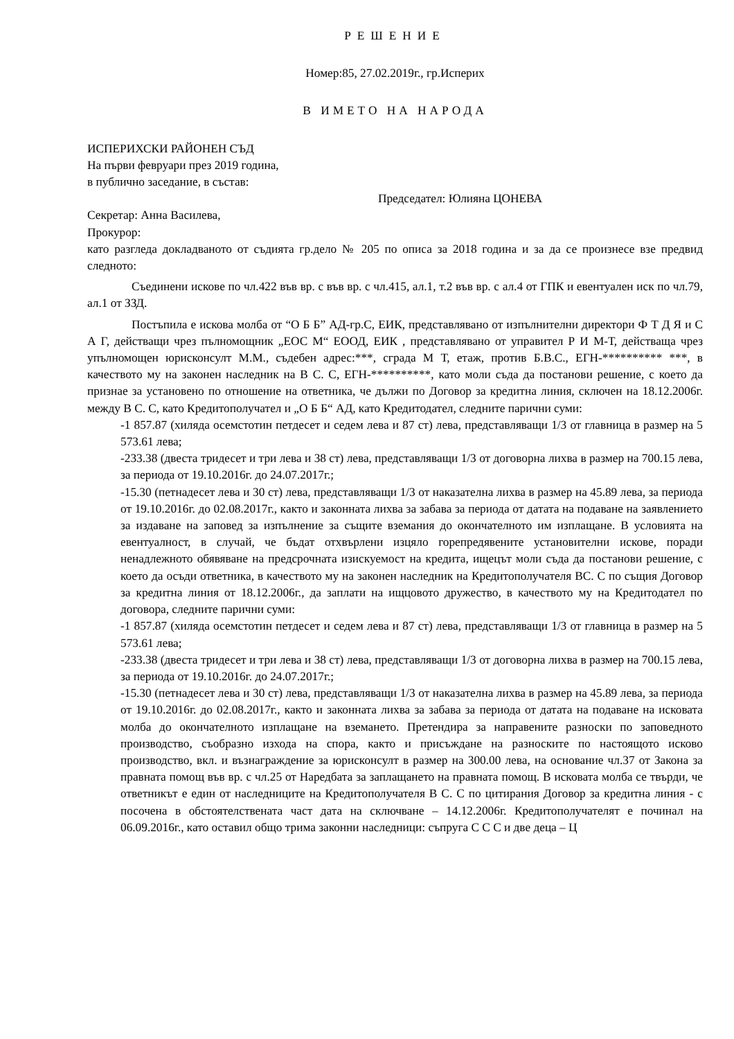РЕШЕНИЕ
Номер:85, 27.02.2019г., гр.Исперих
В ИМЕТО НА НАРОДА
ИСПЕРИХСКИ РАЙОНЕН СЪД
На първи февруари през 2019 година,
в публично заседание, в състав:
Председател: Юлияна ЦОНЕВА
Секретар: Анна Василева,
Прокурор:
като разгледа докладваното от съдията гр.дело № 205 по описа за 2018 година и за да се произнесе взе предвид следното:
Съединени искове по чл.422 във вр. с във вр. с чл.415, ал.1, т.2 във вр. с ал.4 от ГПК и евентуален иск по чл.79, ал.1 от ЗЗД.
Постъпила е искова молба от “О Б Б” АД-гр.С, ЕИК, представлявано от изпълнителни директори Ф Т Д Я и С А Г, действащи чрез пълномощник „ЕОС М“ ЕООД, ЕИК , представлявано от управител Р И М-Т, действаща чрез упълномощен юрисконсулт М.М., съдебен адрес:***, сграда М Т, етаж, против Б.В.С., ЕГН-********** ***, в качеството му на законен наследник на В С. С, ЕГН-**********, като моли съда да постанови решение, с което да признае за установено по отношение на ответника, че дължи по Договор за кредитна линия, сключен на 18.12.2006г. между В С. С, като Кредитополучател и „О Б Б“ АД, като Кредитодател, следните парични суми:
-1 857.87 (хиляда осемстотин петдесет и седем лева и 87 ст) лева, представляващи 1/3 от главница в размер на 5 573.61 лева;
-233.38 (двеста тридесет и три лева и 38 ст) лева, представляващи 1/3 от договорна лихва в размер на 700.15 лева, за периода от 19.10.2016г. до 24.07.2017г.;
-15.30 (петнадесет лева и 30 ст) лева, представляващи 1/3 от наказателна лихва в размер на 45.89 лева, за периода от 19.10.2016г. до 02.08.2017г., както и законната лихва за забава за периода от датата на подаване на заявлението за издаване на заповед за изпълнение за същите вземания до окончателното им изплащане. В условията на евентуалност, в случай, че бъдат отхвърлени изцяло горепредявените установителни искове, поради ненадлежното обявяване на предсрочната изискуемост на кредита, ищецът моли съда да постанови решение, с което да осъди ответника, в качеството му на законен наследник на Кредитополучателя ВС. С по същия Договор за кредитна линия от 18.12.2006г., да заплати на ищцовото дружество, в качеството му на Кредитодател по договора, следните парични суми:
-1 857.87 (хиляда осемстотин петдесет и седем лева и 87 ст) лева, представляващи 1/3 от главница в размер на 5 573.61 лева;
-233.38 (двеста тридесет и три лева и 38 ст) лева, представляващи 1/3 от договорна лихва в размер на 700.15 лева, за периода от 19.10.2016г. до 24.07.2017г.;
-15.30 (петнадесет лева и 30 ст) лева, представляващи 1/3 от наказателна лихва в размер на 45.89 лева, за периода от 19.10.2016г. до 02.08.2017г., както и законната лихва за забава за периода от датата на подаване на исковата молба до окончателното изплащане на вземането. Претендира за направените разноски по заповедното производство, съобразно изхода на спора, както и присъждане на разноските по настоящото исково производство, вкл. и възнаграждение за юрисконсулт в размер на 300.00 лева, на основание чл.37 от Закона за правната помощ във вр. с чл.25 от Наредбата за заплащането на правната помощ. В исковата молба се твърди, че ответникът е един от наследниците на Кредитополучателя В С. С по цитирания Договор за кредитна линия - с посочена в обстоятелствената част дата на сключване – 14.12.2006г. Кредитополучателят е починал на 06.09.2016г., като оставил общо трима законни наследници: съпруга С С С и две деца – Ц